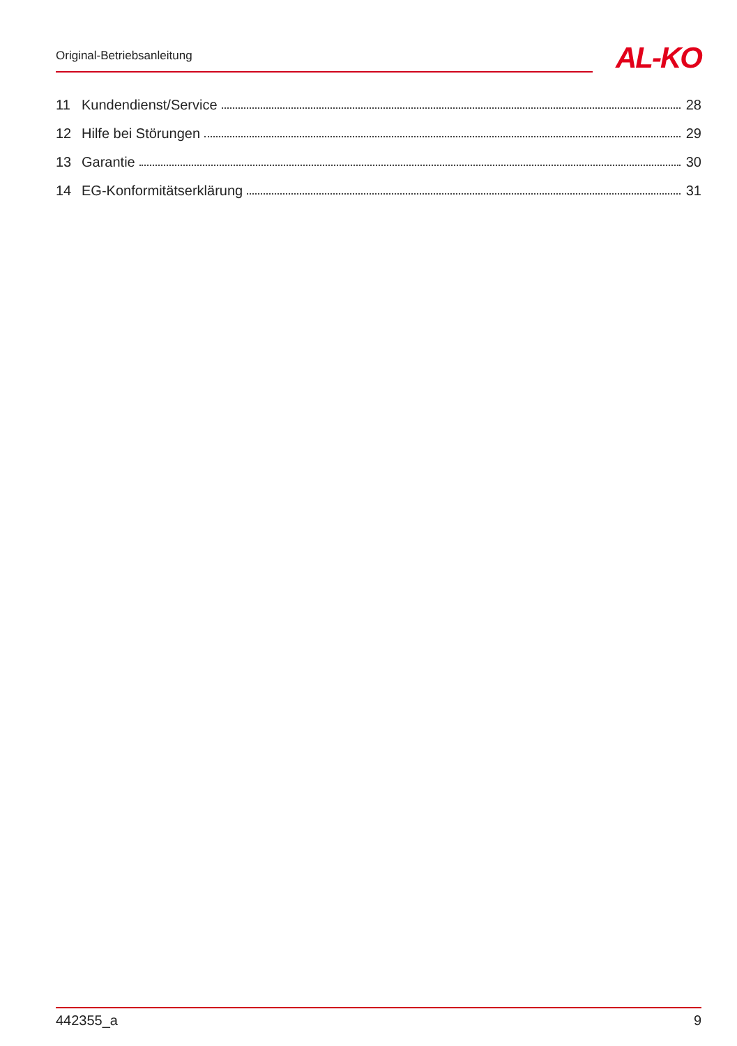Original-Betriebsanleitung
AL-KO
11 Kundendienst/Service 28
12 Hilfe bei Störungen 29
13 Garantie 30
14 EG-Konformitätserklärung 31
442355_a 9